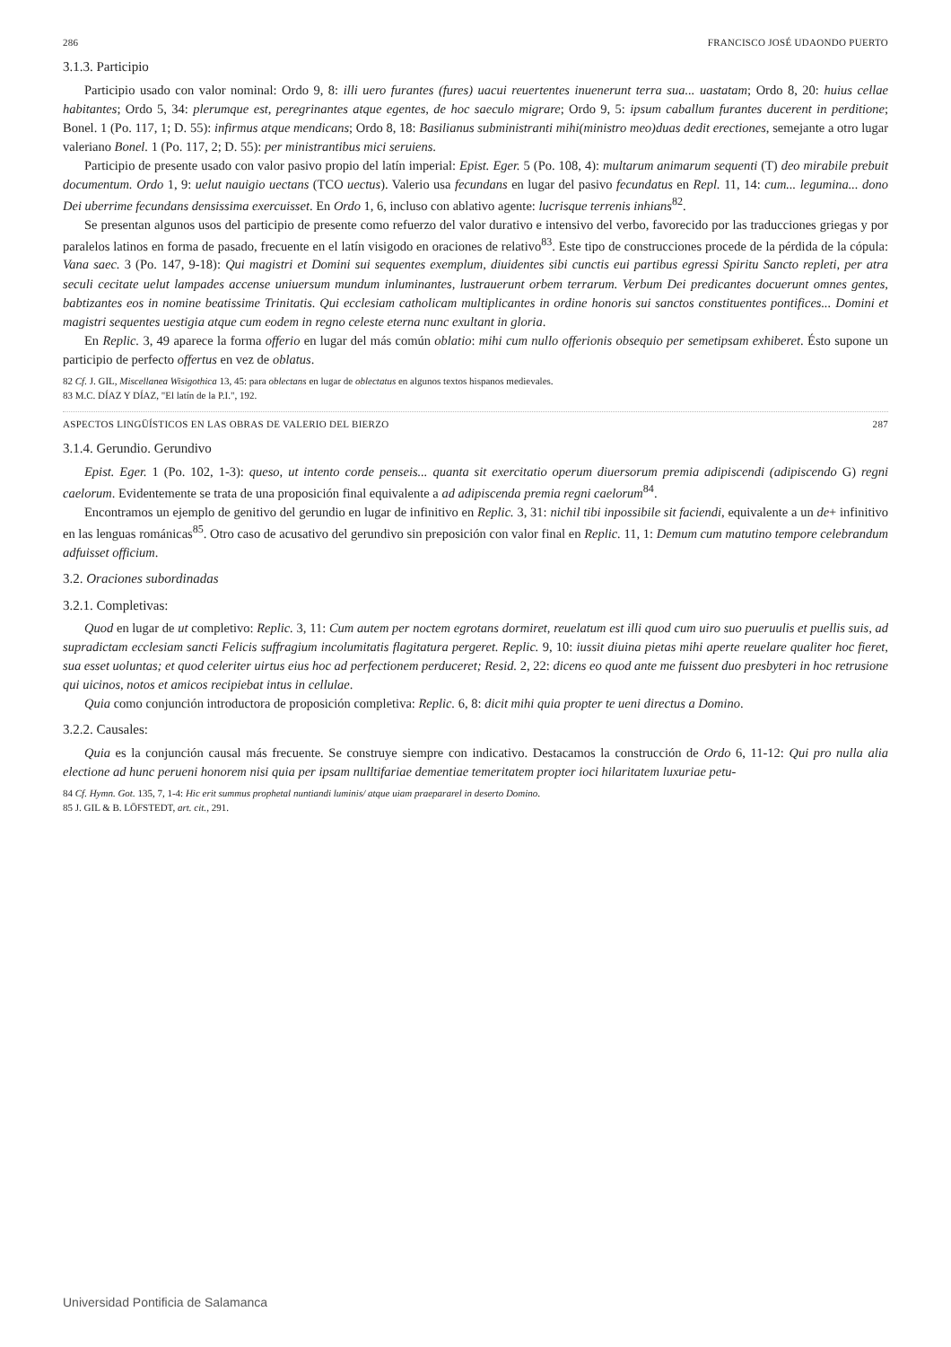286 FRANCISCO JOSÉ UDAONDO PUERTO
3.1.3. Participio
Participio usado con valor nominal: Ordo 9, 8: illi uero furantes (fures) uacui reuertentes inuenerunt terra sua... uastatam; Ordo 8, 20: huius cellae habitantes; Ordo 5, 34: plerumque est, peregrinantes atque egentes, de hoc saeculo migrare; Ordo 9, 5: ipsum caballum furantes ducerent in perditione; Bonel. 1 (Po. 117, 1; D. 55): infirmus atque mendicans; Ordo 8, 18: Basilianus subministranti mihi(ministro meo)duas dedit erectiones, semejante a otro lugar valeriano Bonel. 1 (Po. 117, 2; D. 55): per ministrantibus mici seruiens.
Participio de presente usado con valor pasivo propio del latín imperial: Epist. Eger. 5 (Po. 108, 4): multarum animarum sequenti (T) deo mirabile prebuit documentum. Ordo 1, 9: uelut nauigio uectans (TCO uectus). Valerio usa fecundans en lugar del pasivo fecundatus en Repl. 11, 14: cum... legumina... dono Dei uberrime fecundans densissima exercuisset. En Ordo 1, 6, incluso con ablativo agente: lucrisque terrenis inhians<sup>82</sup>.
Se presentan algunos usos del participio de presente como refuerzo del valor durativo e intensivo del verbo, favorecido por las traducciones griegas y por paralelos latinos en forma de pasado, frecuente en el latín visigodo en oraciones de relativo<sup>83</sup>. Este tipo de construcciones procede de la pérdida de la cópula: Vana saec. 3 (Po. 147, 9-18): Qui magistri et Domini sui sequentes exemplum, diuidentes sibi cunctis eui partibus egressi Spiritu Sancto repleti, per atra seculi cecitate uelut lampades accense uniuersum mundum inluminantes, lustrauerunt orbem terrarum. Verbum Dei predicantes docuerunt omnes gentes, babtizantes eos in nomine beatissime Trinitatis. Qui ecclesiam catholicam multiplicantes in ordine honoris sui sanctos constituentes pontifices... Domini et magistri sequentes uestigia atque cum eodem in regno celeste eterna nunc exultant in gloria.
En Replic. 3, 49 aparece la forma offerio en lugar del más común oblatio: mihi cum nullo offerionis obsequio per semetipsam exhiberet. Ésto supone un participio de perfecto offertus en vez de oblatus.
82 Cf. J. GIL, Miscellanea Wisigothica 13, 45: para oblectans en lugar de oblectatus en algunos textos hispanos medievales.
83 M.C. DÍAZ Y DÍAZ, "El latín de la P.I.", 192.
ASPECTOS LINGÜÍSTICOS EN LAS OBRAS DE VALERIO DEL BIERZO 287
3.1.4. Gerundio. Gerundivo
Epist. Eger. 1 (Po. 102, 1-3): queso, ut intento corde penseis... quanta sit exercitatio operum diuersorum premia adipiscendi (adipiscendo G) regni caelorum. Evidentemente se trata de una proposición final equivalente a ad adipiscenda premia regni caelorum<sup>84</sup>.
Encontramos un ejemplo de genitivo del gerundio en lugar de infinitivo en Replic. 3, 31: nichil tibi inpossibile sit faciendi, equivalente a un de+ infinitivo en las lenguas románicas<sup>85</sup>. Otro caso de acusativo del gerundivo sin preposición con valor final en Replic. 11, 1: Demum cum matutino tempore celebrandum adfuisset officium.
3.2. Oraciones subordinadas
3.2.1. Completivas:
Quod en lugar de ut completivo: Replic. 3, 11: Cum autem per noctem egrotans dormiret, reuelatum est illi quod cum uiro suo pueruulis et puellis suis, ad supradictam ecclesiam sancti Felicis suffragium incolumitatis flagitatura pergeret. Replic. 9, 10: iussit diuina pietas mihi aperte reuelare qualiter hoc fieret, sua esset uoluntas; et quod celeriter uirtus eius hoc ad perfectionem perduceret; Resid. 2, 22: dicens eo quod ante me fuissent duo presbyteri in hoc retrusione qui uicinos, notos et amicos recipiebat intus in cellulae.
Quia como conjunción introductora de proposición completiva: Replic. 6, 8: dicit mihi quia propter te ueni directus a Domino.
3.2.2. Causales:
Quia es la conjunción causal más frecuente. Se construye siempre con indicativo. Destacamos la construcción de Ordo 6, 11-12: Qui pro nulla alia electione ad hunc perueni honorem nisi quia per ipsam nulltifariae dementiae temeritatem propter ioci hilaritatem luxuriae petu-
84 Cf. Hymn. Got. 135, 7, 1-4: Hic erit summus prophetal nuntiandi luminis/ atque uiam praepararel in deserto Domino.
85 J. GIL & B. LÖFSTEDT, art. cit., 291.
Universidad Pontificia de Salamanca